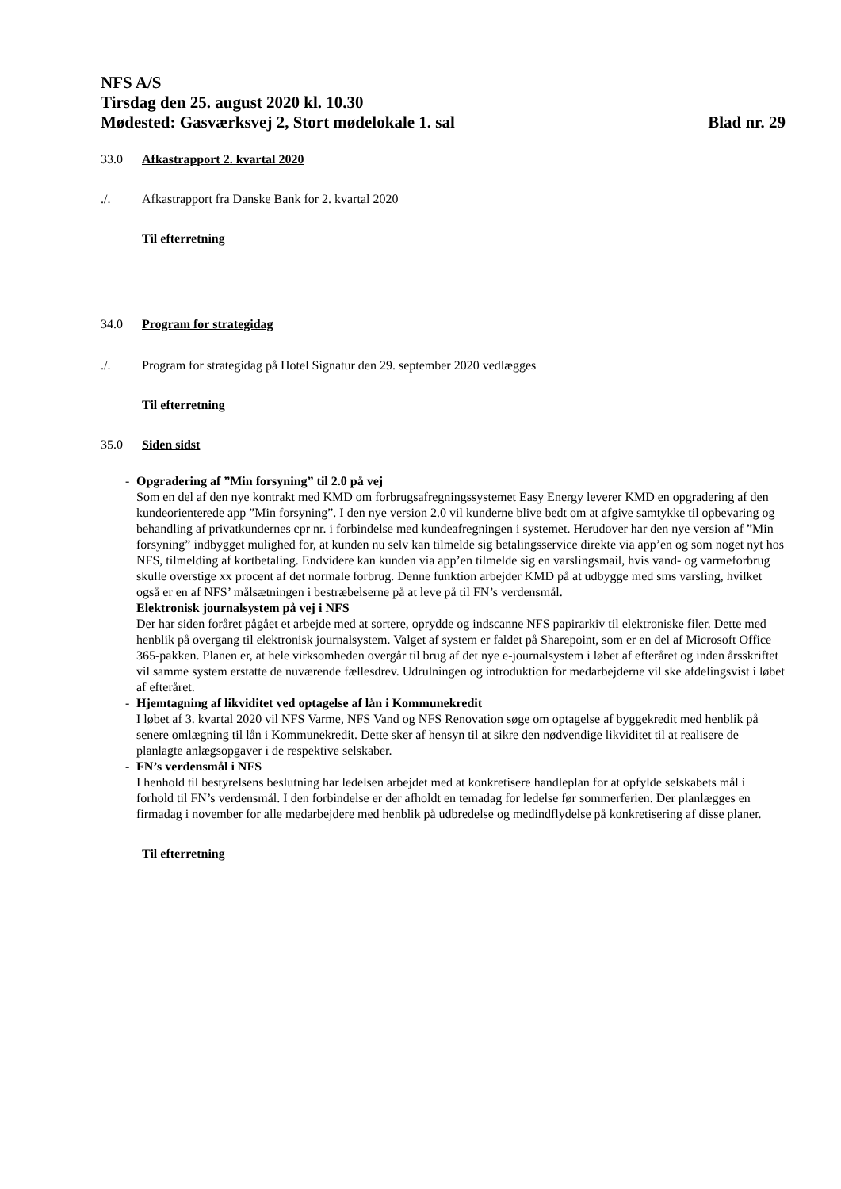NFS A/S
Tirsdag den 25. august 2020 kl. 10.30
Mødested: Gasværksvej 2, Stort mødelokale 1. sal Blad nr. 29
33.0 Afkastrapport 2. kvartal 2020
./. Afkastrapport fra Danske Bank for 2. kvartal 2020
Til efterretning
34.0 Program for strategidag
./. Program for strategidag på Hotel Signatur den 29. september 2020 vedlægges
Til efterretning
35.0 Siden sidst
- Opgradering af ”Min forsyning” til 2.0 på vej
Som en del af den nye kontrakt med KMD om forbrugsafregningssystemet Easy Energy leverer KMD en opgradering af den kundeorienterede app ”Min forsyning”. I den nye version 2.0 vil kunderne blive bedt om at afgive samtykke til opbevaring og behandling af privatkundernes cpr nr. i forbindelse med kundeafregningen i systemet. Herudover har den nye version af ”Min forsyning” indbygget mulighed for, at kunden nu selv kan tilmelde sig betalingsservice direkte via app’en og som noget nyt hos NFS, tilmelding af kortbetaling. Endvidere kan kunden via app’en tilmelde sig en varslingsmail, hvis vand- og varmeforbrug skulle overstige xx procent af det normale forbrug. Denne funktion arbejder KMD på at udbygge med sms varsling, hvilket også er en af NFS’ målsætningen i bestræbelserne på at leve på til FN’s verdensmål.
Elektronisk journalsystem på vej i NFS
Der har siden foråret pågået et arbejde med at sortere, oprydde og indscanne NFS papirarkiv til elektroniske filer. Dette med henblik på overgang til elektronisk journalsystem. Valget af system er faldet på Sharepoint, som er en del af Microsoft Office 365-pakken. Planen er, at hele virksomheden overgår til brug af det nye e-journalsystem i løbet af efteråret og inden årsskriftet vil samme system erstatte de nuværende fællesdrev. Udrulningen og introduktion for medarbejderne vil ske afdelingsvist i løbet af efteråret.
- Hjemtagning af likviditet ved optagelse af lån i Kommunekredit
I løbet af 3. kvartal 2020 vil NFS Varme, NFS Vand og NFS Renovation søge om optagelse af byggekredit med henblik på senere omlægning til lån i Kommunekredit. Dette sker af hensyn til at sikre den nødvendige likviditet til at realisere de planlagte anlægsopgaver i de respektive selskaber.
- FN’s verdensmål i NFS
I henhold til bestyrelsens beslutning har ledelsen arbejdet med at konkretisere handleplan for at opfylde selskabets mål i forhold til FN’s verdensmål. I den forbindelse er der afholdt en temadag for ledelse før sommerferien. Der planlægges en firmadag i november for alle medarbejdere med henblik på udbredelse og medindflydelse på konkretisering af disse planer.
Til efterretning